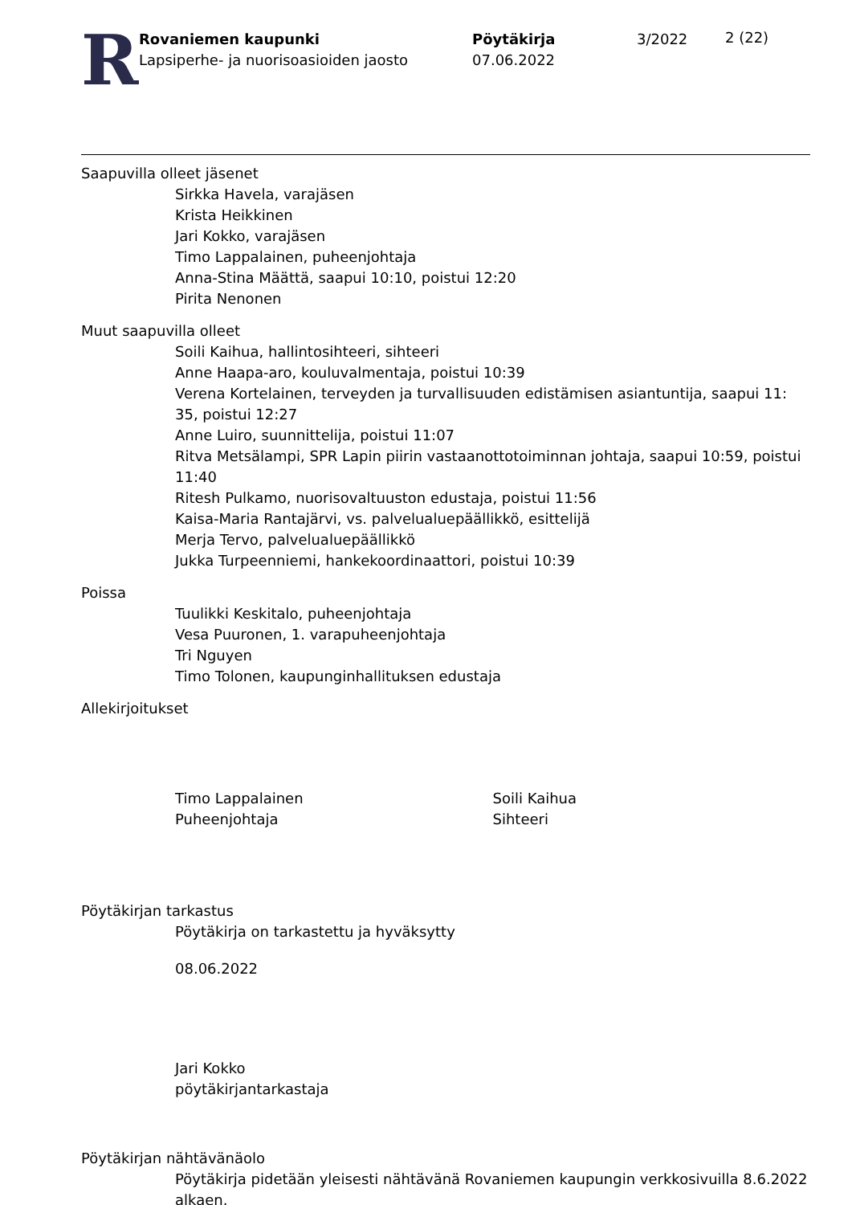R
Rovaniemen kaupunki
Lapsiperhe- ja nuorisoasioiden jaosto
Pöytäkirja
07.06.2022
3/2022
2 (22)
Saapuvilla olleet jäsenet
Sirkka Havela, varajäsen
Krista Heikkinen
Jari Kokko, varajäsen
Timo Lappalainen, puheenjohtaja
Anna-Stina Määttä, saapui 10:10, poistui 12:20
Pirita Nenonen
Muut saapuvilla olleet
Soili Kaihua, hallintosihteeri, sihteeri
Anne Haapa-aro, kouluvalmentaja, poistui 10:39
Verena Kortelainen, terveyden ja turvallisuuden edistämisen asiantuntija, saapui 11:
35, poistui 12:27
Anne Luiro, suunnittelija, poistui 11:07
Ritva Metsälampi, SPR Lapin piirin vastaanottotoiminnan johtaja, saapui 10:59, poistui 11:40
Ritesh Pulkamo, nuorisovaltuuston edustaja, poistui 11:56
Kaisa-Maria Rantajärvi, vs. palvelualuepäällikkö, esittelijä
Merja Tervo, palvelualuepäällikkö
Jukka Turpeenniemi, hankekoordinaattori, poistui 10:39
Poissa
Tuulikki Keskitalo, puheenjohtaja
Vesa Puuronen, 1. varapuheenjohtaja
Tri Nguyen
Timo Tolonen, kaupunginhallituksen edustaja
Allekirjoitukset
Timo Lappalainen
Puheenjohtaja
Soili Kaihua
Sihteeri
Pöytäkirjan tarkastus
Pöytäkirja on tarkastettu ja hyväksytty
08.06.2022
Jari Kokko
pöytäkirjantarkastaja
Pöytäkirjan nähtävänäolo
Pöytäkirja pidetään yleisesti nähtävänä Rovaniemen kaupungin verkkosivuilla 8.6.2022 alkaen.